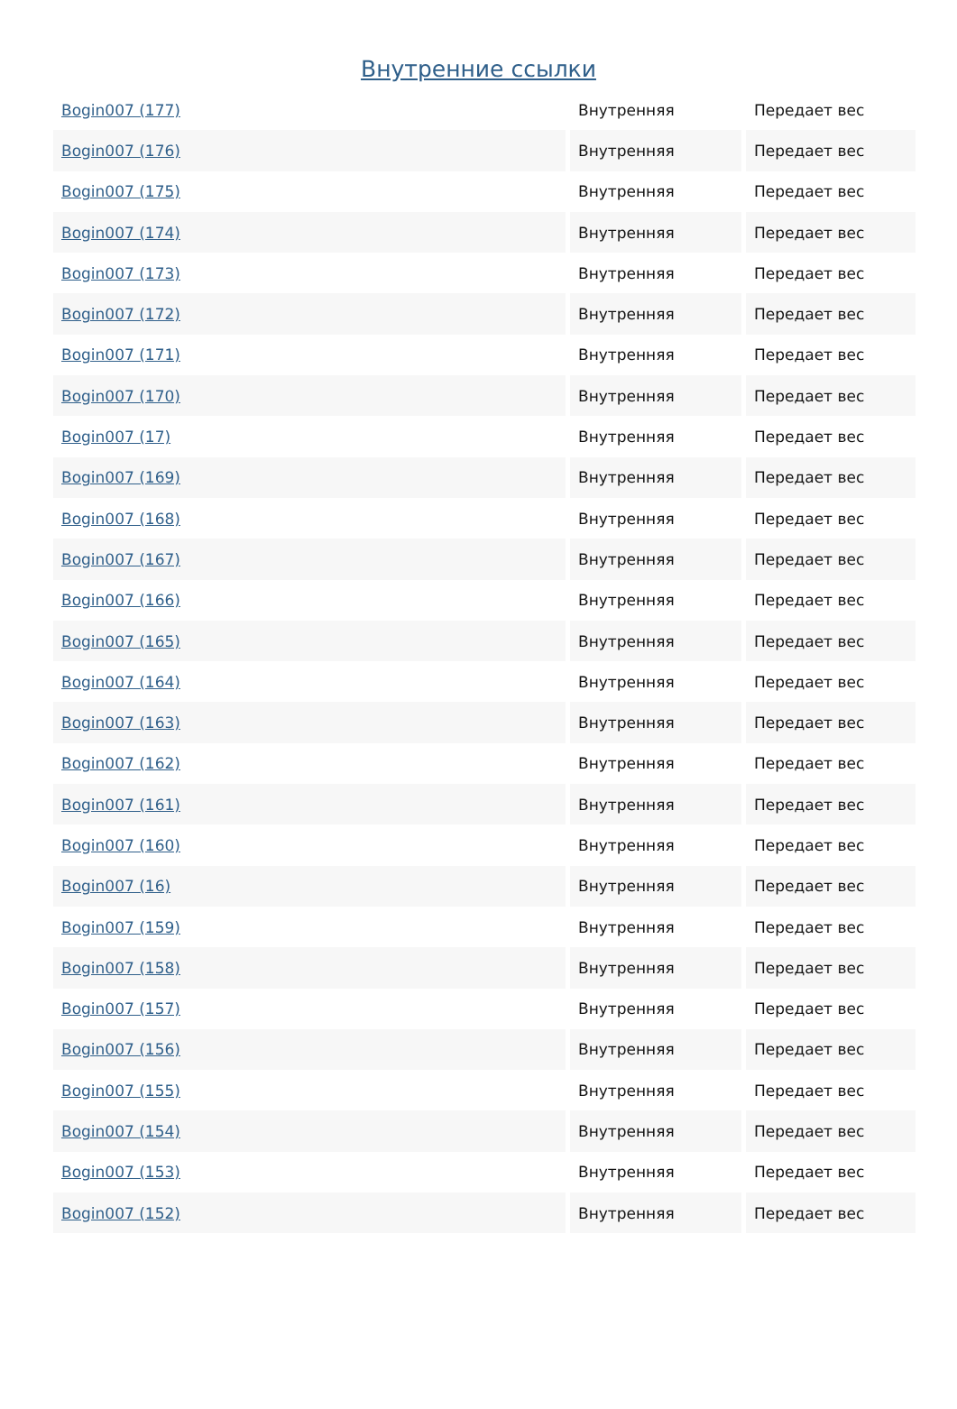Внутренние ссылки
| Bogin007 (177) | Внутренняя | Передает вес |
| Bogin007 (176) | Внутренняя | Передает вес |
| Bogin007 (175) | Внутренняя | Передает вес |
| Bogin007 (174) | Внутренняя | Передает вес |
| Bogin007 (173) | Внутренняя | Передает вес |
| Bogin007 (172) | Внутренняя | Передает вес |
| Bogin007 (171) | Внутренняя | Передает вес |
| Bogin007 (170) | Внутренняя | Передает вес |
| Bogin007 (17) | Внутренняя | Передает вес |
| Bogin007 (169) | Внутренняя | Передает вес |
| Bogin007 (168) | Внутренняя | Передает вес |
| Bogin007 (167) | Внутренняя | Передает вес |
| Bogin007 (166) | Внутренняя | Передает вес |
| Bogin007 (165) | Внутренняя | Передает вес |
| Bogin007 (164) | Внутренняя | Передает вес |
| Bogin007 (163) | Внутренняя | Передает вес |
| Bogin007 (162) | Внутренняя | Передает вес |
| Bogin007 (161) | Внутренняя | Передает вес |
| Bogin007 (160) | Внутренняя | Передает вес |
| Bogin007 (16) | Внутренняя | Передает вес |
| Bogin007 (159) | Внутренняя | Передает вес |
| Bogin007 (158) | Внутренняя | Передает вес |
| Bogin007 (157) | Внутренняя | Передает вес |
| Bogin007 (156) | Внутренняя | Передает вес |
| Bogin007 (155) | Внутренняя | Передает вес |
| Bogin007 (154) | Внутренняя | Передает вес |
| Bogin007 (153) | Внутренняя | Передает вес |
| Bogin007 (152) | Внутренняя | Передает вес |